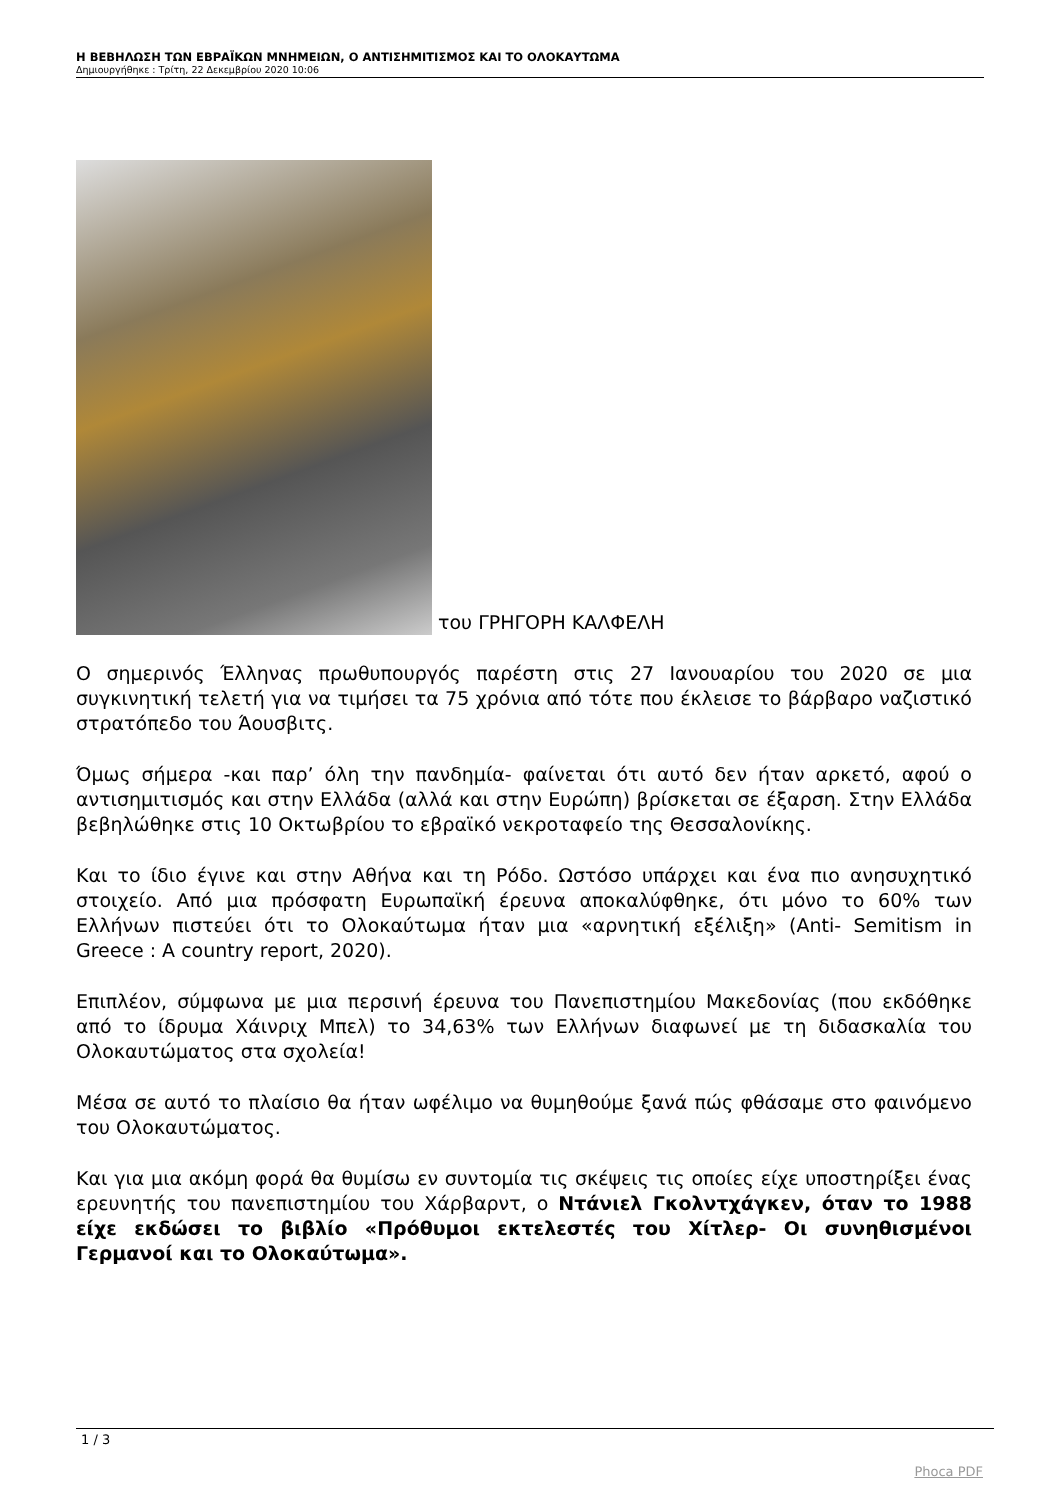Η ΒΕΒΗΛΩΣΗ ΤΩΝ ΕΒΡΑΪΚΩΝ ΜΝΗΜΕΙΩΝ, Ο ΑΝΤΙΣΗΜΙΤΙΣΜΟΣ ΚΑΙ ΤΟ ΟΛΟΚΑΥΤΩΜΑ
Δημιουργήθηκε : Τρίτη, 22 Δεκεμβρίου 2020 10:06
του ΓΡΗΓΟΡΗ ΚΑΛΦΕΛΗ
Ο σημερινός Έλληνας πρωθυπουργός παρέστη στις 27 Ιανουαρίου του 2020 σε μια συγκινητική τελετή για να τιμήσει τα 75 χρόνια από τότε που έκλεισε το βάρβαρο ναζιστικό στρατόπεδο του Άουσβιτς.
Όμως σήμερα -και παρ’ όλη την πανδημία- φαίνεται ότι αυτό δεν ήταν αρκετό, αφού ο αντισημιτισμός και στην Ελλάδα (αλλά και στην Ευρώπη) βρίσκεται σε έξαρση. Στην Ελλάδα βεβηλώθηκε στις 10 Οκτωβρίου το εβραϊκό νεκροταφείο της Θεσσαλονίκης.
Και το ίδιο έγινε και στην Αθήνα και τη Ρόδο. Ωστόσο υπάρχει και ένα πιο ανησυχητικό στοιχείο. Από μια πρόσφατη Ευρωπαϊκή έρευνα αποκαλύφθηκε, ότι μόνο το 60% των Ελλήνων πιστεύει ότι το Ολοκαύτωμα ήταν μια «αρνητική εξέλιξη» (Anti- Semitism in Greece : A country report, 2020).
Επιπλέον, σύμφωνα με μια περσινή έρευνα του Πανεπιστημίου Μακεδονίας (που εκδόθηκε από το ίδρυμα Χάινριχ Μπελ) το 34,63% των Ελλήνων διαφωνεί με τη διδασκαλία του Ολοκαυτώματος στα σχολεία!
Μέσα σε αυτό το πλαίσιο θα ήταν ωφέλιμο να θυμηθούμε ξανά πώς φθάσαμε στο φαινόμενο του Ολοκαυτώματος.
Και για μια ακόμη φορά θα θυμίσω εν συντομία τις σκέψεις τις οποίες είχε υποστηρίξει ένας ερευνητής του πανεπιστημίου του Χάρβαρντ, ο Ντάνιελ Γκολντχάγκεν, όταν το 1988 είχε εκδώσει το βιβλίο «Πρόθυμοι εκτελεστές του Χίτλερ- Οι συνηθισμένοι Γερμανοί και το Ολοκαύτωμα».
1 / 3
Phoca PDF